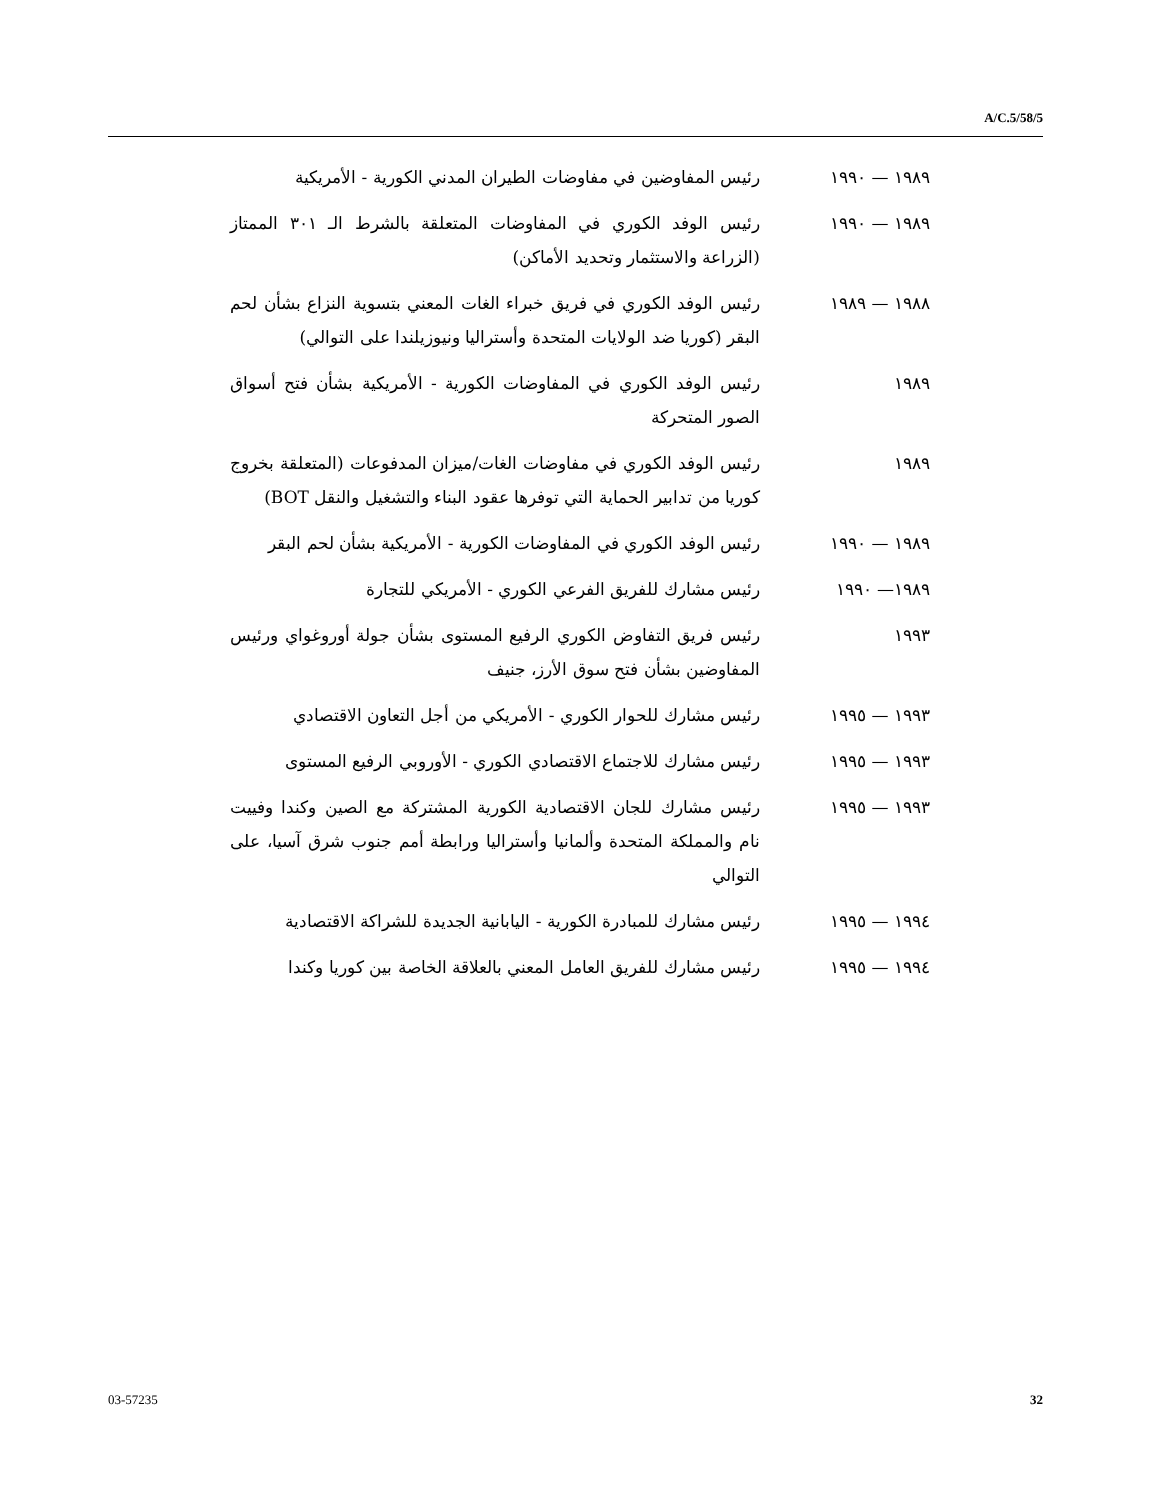A/C.5/58/5
١٩٨٩ — ١٩٩٠ رئيس المفاوضين في مفاوضات الطيران المدني الكورية - الأمريكية
١٩٨٩ — ١٩٩٠ رئيس الوفد الكوري في المفاوضات المتعلقة بالشرط الـ ٣٠١ الممتاز (الزراعة والاستثمار وتحديد الأماكن)
١٩٨٨ — ١٩٨٩ رئيس الوفد الكوري في فريق خبراء الغات المعني بتسوية النزاع بشأن لحم البقر (كوريا ضد الولايات المتحدة وأستراليا ونيوزيلندا على التوالي)
١٩٨٩ رئيس الوفد الكوري في المفاوضات الكورية - الأمريكية بشأن فتح أسواق الصور المتحركة
١٩٨٩ رئيس الوفد الكوري في مفاوضات الغات/ميزان المدفوعات (المتعلقة بخروج كوريا من تدابير الحماية التي توفرها عقود البناء والتشغيل والنقل BOT)
١٩٨٩ — ١٩٩٠ رئيس الوفد الكوري في المفاوضات الكورية - الأمريكية بشأن لحم البقر
١٩٨٩— ١٩٩٠ رئيس مشارك للفريق الفرعي الكوري - الأمريكي للتجارة
١٩٩٣ رئيس فريق التفاوض الكوري الرفيع المستوى بشأن جولة أوروغواي ورئيس المفاوضين بشأن فتح سوق الأرز، جنيف
١٩٩٣ — ١٩٩٥ رئيس مشارك للحوار الكوري - الأمريكي من أجل التعاون الاقتصادي
١٩٩٣ — ١٩٩٥ رئيس مشارك للاجتماع الاقتصادي الكوري - الأوروبي الرفيع المستوى
١٩٩٣ — ١٩٩٥ رئيس مشارك للجان الاقتصادية الكورية المشتركة مع الصين وكندا وفييت نام والمملكة المتحدة وألمانيا وأستراليا ورابطة أمم جنوب شرق آسيا، على التوالي
١٩٩٤ — ١٩٩٥ رئيس مشارك للمبادرة الكورية - اليابانية الجديدة للشراكة الاقتصادية
١٩٩٤ — ١٩٩٥ رئيس مشارك للفريق العامل المعني بالعلاقة الخاصة بين كوريا وكندا
03-57235 32